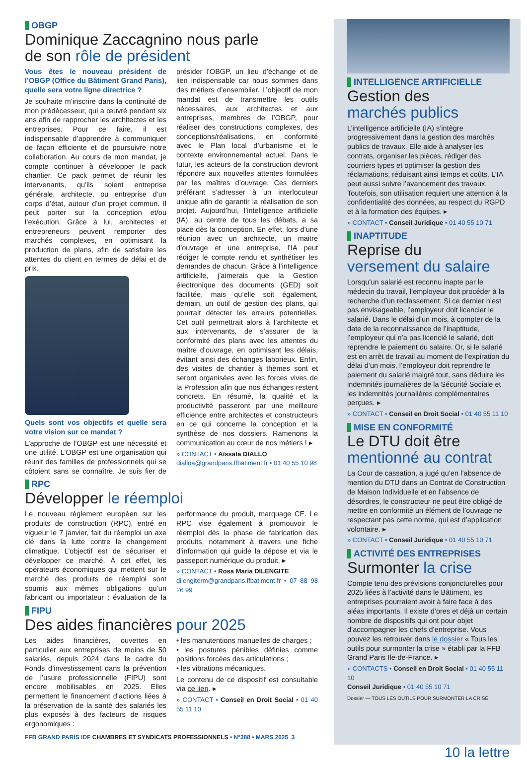OBGP
Dominique Zaccagnino nous parle
de son rôle de président
Vous êtes le nouveau président de l’OBGP (Office du Bâtiment Grand Paris), quelle sera votre ligne directrice ?
Je souhaite m’inscrire dans la continuité de mon prédécesseur, qui a œuvré pendant six ans afin de rapprocher les architectes et les entreprises. Pour ce faire, il est indispensable d’apprendre à communiquer de façon efficiente et de poursuivre notre collaboration. Au cours de mon mandat, je compte continuer à développer le pack chantier. Ce pack permet de réunir les intervenants, qu’ils soient entreprise générale, architecte, ou entreprise d’un corps d’état, autour d’un projet commun. Il peut porter sur la conception et/ou l’exécution. Grâce à lui, architectes et entrepreneurs peuvent remporter des marchés complexes, en optimisant la production de plans, afin de satisfaire les attentes du client en termes de délai et de prix.
Quels sont vos objectifs et quelle sera votre vision sur ce mandat ?
L’approche de l’OBGP est une nécessité et une utilité. L’OBGP est une organisation qui réunit des familles de professionnels qui se côtoient sans se connaître. Je suis fier de présider l’OBGP, un lieu d’échange et de lien indispensable car nous sommes dans des métiers d’ensemblier. L’objectif de mon mandat est de transmettre les outils nécessaires, aux architectes et aux entreprises, membres de l’OBGP, pour réaliser des constructions complexes, des conceptions/réalisations, en conformité avec le Plan local d’urbanisme et le contexte environnemental actuel. Dans le futur, les acteurs de la construction devront répondre aux nouvelles attentes formulées par les maîtres d’ouvrage. Ces derniers préférant s’adresser à un interlocuteur unique afin de garantir la réalisation de son projet. Aujourd’hui, l’intelligence artificielle (IA), au centre de tous les débats, a sa place dès la conception. En effet, lors d’une réunion avec un architecte, un maitre d’ouvrage et une entreprise, l’IA peut rédiger le compte rendu et synthétiser les demandes de chacun. Grâce à l’intelligence artificielle, j’aimerais que la Gestion électronique des documents (GED) soit facilitée, mais qu’elle soit également, demain, un outil de gestion des plans, qui pourrait détecter les erreurs potentielles. Cet outil permettrait alors à l’architecte et aux intervenants, de s’assurer de la conformité des plans avec les attentes du maître d’ouvrage, en optimisant les délais, évitant ainsi des échanges laborieux. Enfin, des visites de chantier à thèmes sont et seront organisées avec les forces vives de la Profession afin que nos échanges restent concrets. En résumé, la qualité et la productivité passeront par une meilleure efficience entre architectes et constructeurs en ce qui concerne la conception et la synthèse de nos dossiers. Ramenons la communication au cœur de nos métiers ! ▸
» CONTACT • Aïssata DIALLO
dialloa@grandparis.ffbatiment.fr • 01 40 55 10 98
RPC
Développer le réemploi
Le nouveau règlement européen sur les produits de construction (RPC), entré en vigueur le 7 janvier, fait du réemploi un axe clé dans la lutte contre le changement climatique. L’objectif est de sécuriser et développer ce marché. À cet effet, les opérateurs économiques qui mettent sur le marché des produits de réemploi sont soumis aux mêmes obligations qu’un fabricant ou importateur : évaluation de la performance du produit, marquage CE. Le RPC vise également à promouvoir le réemploi dès la phase de fabrication des produits, notamment à travers une fiche d’information qui guide la dépose et via le passeport numérique du produit. ▸
» CONTACT • Rosa Maria DILENGITE
dilengiterm@grandparis.ffbatiment.fr • 07 88 98 26 99
FIPU
Des aides financières pour 2025
Les aides financières, ouvertes en particulier aux entreprises de moins de 50 salariés, depuis 2024 dans le cadre du Fonds d’investissement dans la prévention de l’usure professionnelle (FIPU) sont encore mobilisables en 2025. Elles permettent le financement d’actions liées à la préservation de la santé des salariés les plus exposés à des facteurs de risques ergonomiques :
• les manutentions manuelles de charges ;
• les postures pénibles définies comme positions forcées des articulations ;
• les vibrations mécaniques.
Le contenu de ce dispositif est consultable via ce lien. ▸
» CONTACT • Conseil en Droit Social • 01 40 55 11 10
FFB GRAND PARIS IDF CHAMBRES ET SYNDICATS PROFESSIONNELS • N°388 • MARS 2025 3
INTELLIGENCE ARTIFICIELLE
Gestion des
marchés publics
L’intelligence artificielle (IA) s’intègre progressivement dans la gestion des marchés publics de travaux. Elle aide à analyser les contrats, organiser les pièces, rédiger des courriers types et optimiser la gestion des réclamations, réduisant ainsi temps et coûts. L’IA peut aussi suivre l’avancement des travaux. Toutefois, son utilisation requiert une attention à la confidentialité des données, au respect du RGPD et à la formation des équipes. ▸
» CONTACT • Conseil Juridique • 01 40 55 10 71
INAPTITUDE
Reprise du
versement du salaire
Lorsqu’un salarié est reconnu inapte par le médecin du travail, l’employeur doit procéder à la recherche d’un reclassement. Si ce dernier n’est pas envisageable, l’employeur doit licencier le salarié. Dans le délai d’un mois, à compter de la date de la reconnaissance de l’inaptitude, l’employeur qui n’a pas licencié le salarié, doit reprendre le paiement du salaire. Or, si le salarié est en arrêt de travail au moment de l’expiration du délai d’un mois, l’employeur doit reprendre le paiement du salarié malgré tout, sans déduire les indemnités journalières de la Sécurité Sociale et les indemnités journalières complémentaires perçues. ▸
» CONTACT • Conseil en Droit Social • 01 40 55 11 10
MISE EN CONFORMITÉ
Le DTU doit être
mentionné au contrat
La Cour de cassation, a jugé qu’en l’absence de mention du DTU dans un Contrat de Construction de Maison Individuelle et en l’absence de désordres, le constructeur ne peut être obligé de mettre en conformité un élément de l’ouvrage ne respectant pas cette norme, qui est d’application volontaire. ▸
» CONTACT • Conseil Juridique • 01 40 55 10 71
ACTIVITÉ DES ENTREPRISES
Surmonter la crise
Compte tenu des prévisions conjoncturelles pour 2025 liées à l’activité dans le Bâtiment, les entreprises pourraient avoir à faire face à des aléas importants. Il existe d’ores et déjà un certain nombre de dispositifs qui ont pour objet d’accompagner les chefs d’entreprise. Vous pouvez les retrouver dans le dossier « Tous les outils pour surmonter la crise » établi par la FFB Grand Paris Ile-de-France. ▸
» CONTACTS • Conseil en Droit Social • 01 40 55 11 10
Conseil Juridique • 01 40 55 10 71
Dossier — TOUS LES OUTILS POUR SURMONTER LA CRISE
10 la lettre